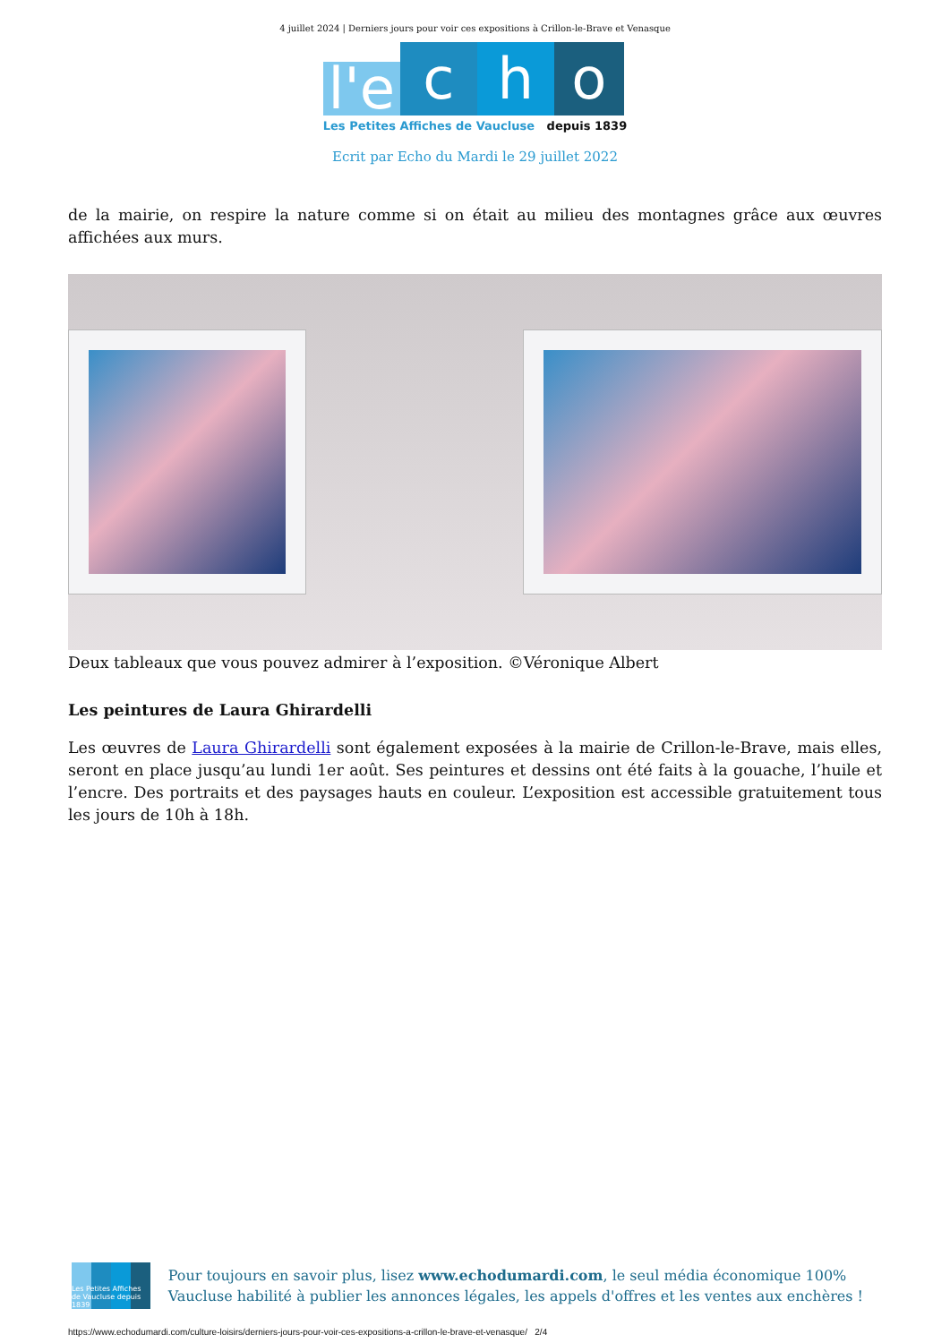4 juillet 2024 | Derniers jours pour voir ces expositions à Crillon-le-Brave et Venasque
l'e
c
h
o
Les Petites Affiches de Vaucluse depuis 1839
Ecrit par Echo du Mardi le 29 juillet 2022
de la mairie, on respire la nature comme si on était au milieu des montagnes grâce aux œuvres affichées aux murs.
Deux tableaux que vous pouvez admirer à l’exposition. ©Véronique Albert
Les peintures de Laura Ghirardelli
Les œuvres de Laura Ghirardelli sont également exposées à la mairie de Crillon-le-Brave, mais elles, seront en place jusqu’au lundi 1er août. Ses peintures et dessins ont été faits à la gouache, l’huile et l’encre. Des portraits et des paysages hauts en couleur. L’exposition est accessible gratuitement tous les jours de 10h à 18h.
Les Petites Affiches de Vaucluse depuis 1839
Pour toujours en savoir plus, lisez www.echodumardi.com, le seul média économique 100% Vaucluse habilité à publier les annonces légales, les appels d'offres et les ventes aux enchères !
https://www.echodumardi.com/culture-loisirs/derniers-jours-pour-voir-ces-expositions-a-crillon-le-brave-et-venasque/ 2/4